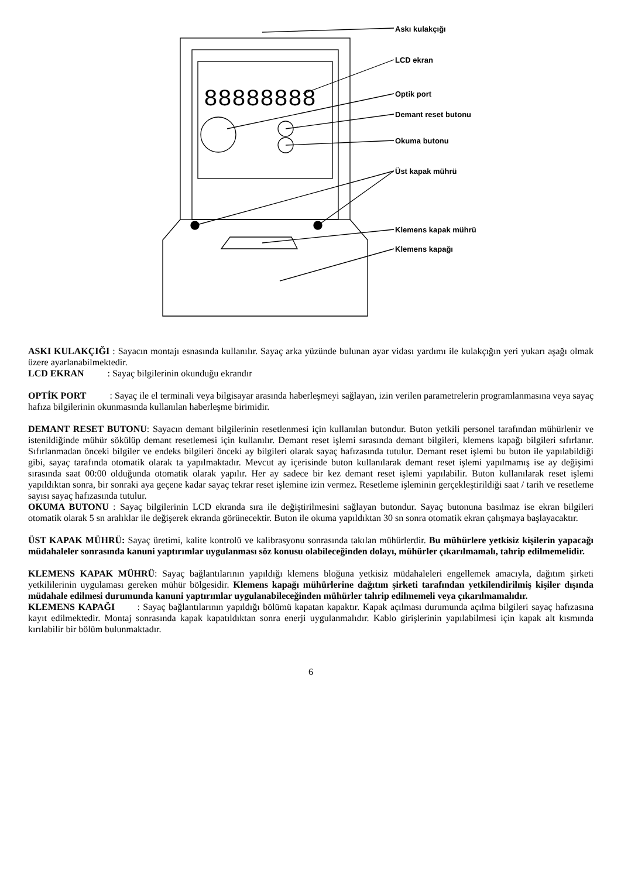88888888
Askı kulakçığı
LCD ekran
Optik port
Demant reset butonu
Okuma butonu
Üst kapak mührü
Klemens kapak mührü
Klemens kapağı
ASKI KULAKÇIĞI : Sayacın montajı esnasında kullanılır. Sayaç arka yüzünde bulunan ayar vidası yardımı ile kulakçığın yeri yukarı aşağı olmak üzere ayarlanabilmektedir.
LCD EKRAN : Sayaç bilgilerinin okunduğu ekrandır
OPTİK PORT : Sayaç ile el terminali veya bilgisayar arasında haberleşmeyi sağlayan, izin verilen parametrelerin programlanmasına veya sayaç hafıza bilgilerinin okunmasında kullanılan haberleşme birimidir.
DEMANT RESET BUTONU: Sayacın demant bilgilerinin resetlenmesi için kullanılan butondur. Buton yetkili personel tarafından mühürlenir ve istenildiğinde mühür sökülüp demant resetlemesi için kullanılır. Demant reset işlemi sırasında demant bilgileri, klemens kapağı bilgileri sıfırlanır. Sıfırlanmadan önceki bilgiler ve endeks bilgileri önceki ay bilgileri olarak sayaç hafızasında tutulur. Demant reset işlemi bu buton ile yapılabildiği gibi, sayaç tarafında otomatik olarak ta yapılmaktadır. Mevcut ay içerisinde buton kullanılarak demant reset işlemi yapılmamış ise ay değişimi sırasında saat 00:00 olduğunda otomatik olarak yapılır. Her ay sadece bir kez demant reset işlemi yapılabilir. Buton kullanılarak reset işlemi yapıldıktan sonra, bir sonraki aya geçene kadar sayaç tekrar reset işlemine izin vermez. Resetleme işleminin gerçekleştirildiği saat / tarih ve resetleme sayısı sayaç hafızasında tutulur.
OKUMA BUTONU : Sayaç bilgilerinin LCD ekranda sıra ile değiştirilmesini sağlayan butondur. Sayaç butonuna basılmaz ise ekran bilgileri otomatik olarak 5 sn aralıklar ile değişerek ekranda görünecektir. Buton ile okuma yapıldıktan 30 sn sonra otomatik ekran çalışmaya başlayacaktır.
ÜST KAPAK MÜHRÜ: Sayaç üretimi, kalite kontrolü ve kalibrasyonu sonrasında takılan mühürlerdir. Bu mühürlere yetkisiz kişilerin yapacağı müdahaleler sonrasında kanuni yaptırımlar uygulanması söz konusu olabileceğinden dolayı, mühürler çıkarılmamalı, tahrip edilmemelidir.
KLEMENS KAPAK MÜHRÜ: Sayaç bağlantılarının yapıldığı klemens bloğuna yetkisiz müdahaleleri engellemek amacıyla, dağıtım şirketi yetkililerinin uygulaması gereken mühür bölgesidir. Klemens kapağı mühürlerine dağıtım şirketi tarafından yetkilendirilmiş kişiler dışında müdahale edilmesi durumunda kanuni yaptırımlar uygulanabileceğinden mühürler tahrip edilmemeli veya çıkarılmamalıdır.
KLEMENS KAPAĞI : Sayaç bağlantılarının yapıldığı bölümü kapatan kapaktır. Kapak açılması durumunda açılma bilgileri sayaç hafızasına kayıt edilmektedir. Montaj sonrasında kapak kapatıldıktan sonra enerji uygulanmalıdır. Kablo girişlerinin yapılabilmesi için kapak alt kısmında kırılabilir bir bölüm bulunmaktadır.
6